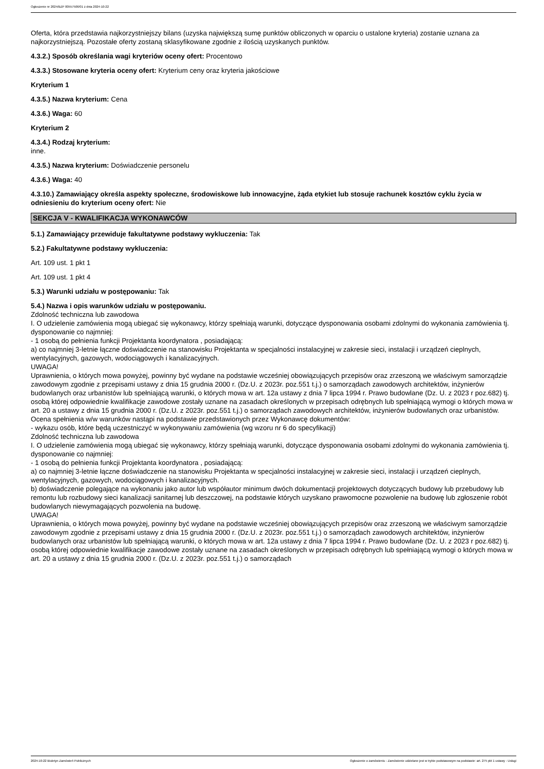Ogłoszenie nr 2024/BZP 00557506/01 z dnia 2024-10-22
Oferta, która przedstawia najkorzystniejszy bilans (uzyska największą sumę punktów obliczonych w oparciu o ustalone kryteria) zostanie uznana za najkorzystniejszą. Pozostałe oferty zostaną sklasyfikowane zgodnie z ilością uzyskanych punktów.
4.3.2.) Sposób określania wagi kryteriów oceny ofert: Procentowo
4.3.3.) Stosowane kryteria oceny ofert: Kryterium ceny oraz kryteria jakościowe
Kryterium 1
4.3.5.) Nazwa kryterium: Cena
4.3.6.) Waga: 60
Kryterium 2
4.3.4.) Rodzaj kryterium:
inne.
4.3.5.) Nazwa kryterium: Doświadczenie personelu
4.3.6.) Waga: 40
4.3.10.) Zamawiający określa aspekty społeczne, środowiskowe lub innowacyjne, żąda etykiet lub stosuje rachunek kosztów cyklu życia w odniesieniu do kryterium oceny ofert: Nie
SEKCJA V - KWALIFIKACJA WYKONAWCÓW
5.1.) Zamawiający przewiduje fakultatywne podstawy wykluczenia: Tak
5.2.) Fakultatywne podstawy wykluczenia:
Art. 109 ust. 1 pkt 1
Art. 109 ust. 1 pkt 4
5.3.) Warunki udziału w postępowaniu: Tak
5.4.) Nazwa i opis warunków udziału w postępowaniu.
Zdolność techniczna lub zawodowa
I. O udzielenie zamówienia mogą ubiegać się wykonawcy, którzy spełniają warunki, dotyczące dysponowania osobami zdolnymi do wykonania zamówienia tj. dysponowanie co najmniej:
- 1 osobą do pełnienia funkcji Projektanta koordynatora , posiadającą:
a) co najmniej 3-letnie łączne doświadczenie na stanowisku Projektanta w specjalności instalacyjnej w zakresie sieci, instalacji i urządzeń cieplnych, wentylacyjnych, gazowych, wodociągowych i kanalizacyjnych.
UWAGA!
Uprawnienia, o których mowa powyżej, powinny być wydane na podstawie wcześniej obowiązujących przepisów oraz zrzeszoną we właściwym samorządzie zawodowym zgodnie z przepisami ustawy z dnia 15 grudnia 2000 r. (Dz.U. z 2023r. poz.551 t.j.) o samorządach zawodowych architektów, inżynierów budowlanych oraz urbanistów lub spełniającą warunki, o których mowa w art. 12a ustawy z dnia 7 lipca 1994 r. Prawo budowlane (Dz. U. z 2023 r poz.682) tj. osobą której odpowiednie kwalifikacje zawodowe zostały uznane na zasadach określonych w przepisach odrębnych lub spełniającą wymogi o których mowa w art. 20 a ustawy z dnia 15 grudnia 2000 r. (Dz.U. z 2023r. poz.551 t.j.) o samorządach zawodowych architektów, inżynierów budowlanych oraz urbanistów.
Ocena spełnienia w/w warunków nastąpi na podstawie przedstawionych przez Wykonawcę dokumentów:
- wykazu osób, które będą uczestniczyć w wykonywaniu zamówienia (wg wzoru nr 6 do specyfikacji)
Zdolność techniczna lub zawodowa
I. O udzielenie zamówienia mogą ubiegać się wykonawcy, którzy spełniają warunki, dotyczące dysponowania osobami zdolnymi do wykonania zamówienia tj. dysponowanie co najmniej:
- 1 osobą do pełnienia funkcji Projektanta koordynatora , posiadającą:
a) co najmniej 3-letnie łączne doświadczenie na stanowisku Projektanta w specjalności instalacyjnej w zakresie sieci, instalacji i urządzeń cieplnych, wentylacyjnych, gazowych, wodociągowych i kanalizacyjnych.
b) doświadczenie polegające na wykonaniu jako autor lub współautor minimum dwóch dokumentacji projektowych dotyczących budowy lub przebudowy lub remontu lub rozbudowy sieci kanalizacji sanitarnej lub deszczowej, na podstawie których uzyskano prawomocne pozwolenie na budowę lub zgłoszenie robót budowlanych niewymagających pozwolenia na budowę.
UWAGA!
Uprawnienia, o których mowa powyżej, powinny być wydane na podstawie wcześniej obowiązujących przepisów oraz zrzeszoną we właściwym samorządzie zawodowym zgodnie z przepisami ustawy z dnia 15 grudnia 2000 r. (Dz.U. z 2023r. poz.551 t.j.) o samorządach zawodowych architektów, inżynierów budowlanych oraz urbanistów lub spełniającą warunki, o których mowa w art. 12a ustawy z dnia 7 lipca 1994 r. Prawo budowlane (Dz. U. z 2023 r poz.682) tj. osobą której odpowiednie kwalifikacje zawodowe zostały uznane na zasadach określonych w przepisach odrębnych lub spełniającą wymogi o których mowa w art. 20 a ustawy z dnia 15 grudnia 2000 r. (Dz.U. z 2023r. poz.551 t.j.) o samorządach
2024-10-22 Biuletyn Zamówień Publicznych Ogłoszenie o zamówieniu - Zamówienie udzielane jest w trybie podstawowym na podstawie: art. 275 pkt 1 ustawy - Usługi